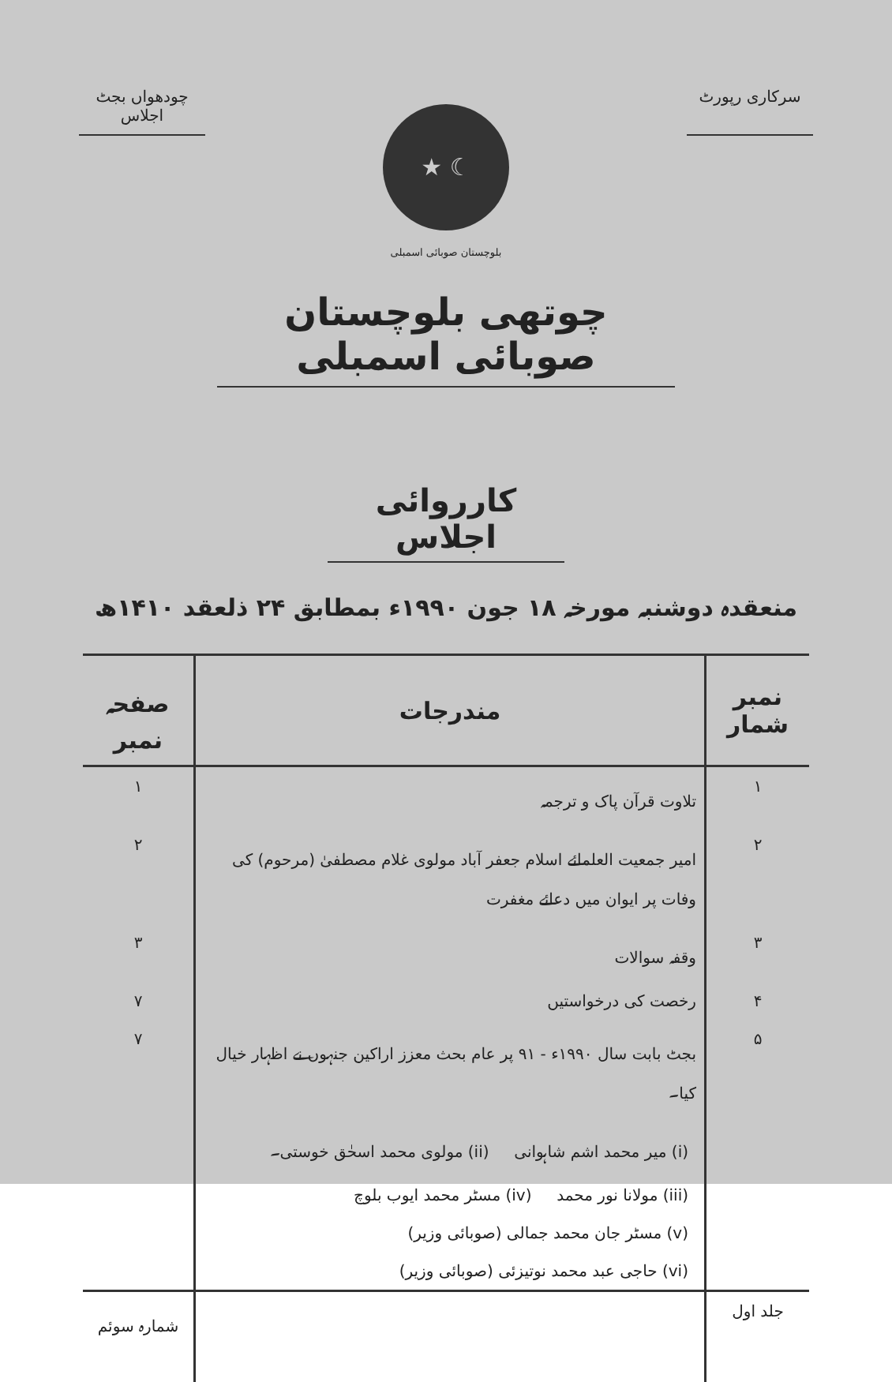سرکاری رپورٹ چودھواں بجٹ اجلاس
☾ ★
بلوچستان صوبائی اسمبلی
چوتھی بلوچستان صوبائی اسمبلی
کارروائی اجلاس
منعقدہ دوشنبہ مورخہ ۱۸ جون ۱۹۹۰ء بمطابق ۲۴ ذلعقد ۱۴۱۰ھ
| نمبر شمار | مندرجات | صفحہ نمبر |
| --- | --- | --- |
| ۱ | تلاوت قرآن پاک و ترجمہ | ۱ |
| ۲ | امیر جمعیت العلمائے اسلام جعفر آباد مولوی غلام مصطفیٰ (مرحوم) کی وفات پر ایوان میں دعائے مغفرت | ۲ |
| ۳ | وقفہ سوالات | ۳ |
| ۴ | رخصت کی درخواستیں | ۷ |
| ۵ | بجٹ بابت سال ۱۹۹۰ء - ۹۱ پر عام بحث معزز اراکین جنہوں نے اظہار خیال کیا۔ | ۷ |
| | (i) میر محمد اشم شاہوانی (ii) مولوی محمد اسحٰق خوستی۔ | |
| | (iii) مولانا نور محمد (iv) مسٹر محمد ایوب بلوچ | |
| | (v) مسٹر جان محمد جمالی (صوبائی وزیر) | |
| | (vi) حاجی عبد محمد نوتیزئی (صوبائی وزیر) | |
| جلد اول | | شمارہ سوئم |